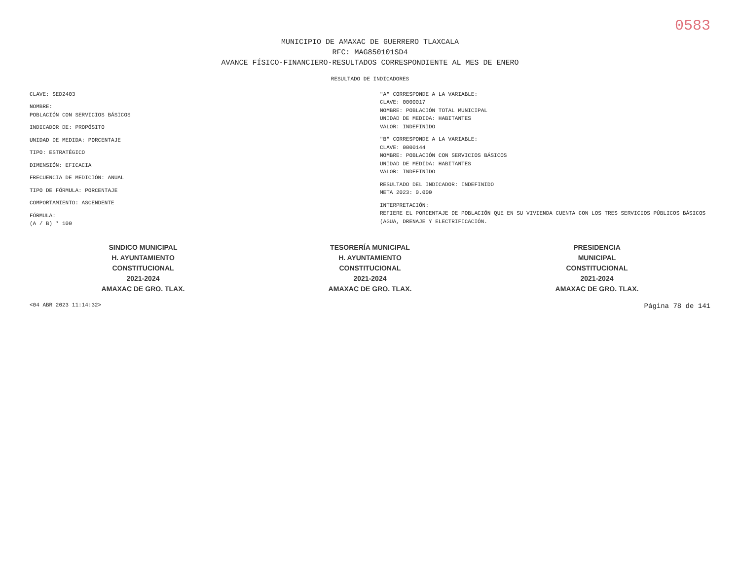0583
MUNICIPIO DE AMAXAC DE GUERRERO TLAXCALA
RFC: MAG850101SD4
AVANCE FÍSICO-FINANCIERO-RESULTADOS CORRESPONDIENTE AL MES DE ENERO
RESULTADO DE INDICADORES
CLAVE: SED2403
NOMBRE:
POBLACIÓN CON SERVICIOS BÁSICOS
INDICADOR DE: PROPÓSITO
UNIDAD DE MEDIDA: PORCENTAJE
TIPO: ESTRATÉGICO
DIMENSIÓN: EFICACIA
FRECUENCIA DE MEDICIÓN: ANUAL
TIPO DE FÓRMULA: PORCENTAJE
COMPORTAMIENTO: ASCENDENTE
FÓRMULA:
(A / B) * 100
"A" CORRESPONDE A LA VARIABLE:
CLAVE: 0000017
NOMBRE: POBLACIÓN TOTAL MUNICIPAL
UNIDAD DE MEDIDA: HABITANTES
VALOR: INDEFINIDO
"B" CORRESPONDE A LA VARIABLE:
CLAVE: 0000144
NOMBRE: POBLACIÓN CON SERVICIOS BÁSICOS
UNIDAD DE MEDIDA: HABITANTES
VALOR: INDEFINIDO
RESULTADO DEL INDICADOR: INDEFINIDO
META 2023: 0.000
INTERPRETACIÓN:
REFIERE EL PORCENTAJE DE POBLACIÓN QUE EN SU VIVIENDA CUENTA CON LOS TRES SERVICIOS PÚBLICOS BÁSICOS (AGUA, DRENAJE Y ELECTRIFICACIÓN.
SINDICO MUNICIPAL
H. AYUNTAMIENTO
CONSTITUCIONAL
2021-2024
AMAXAC DE GRO. TLAX.
TESORERÍA MUNICIPAL
H. AYUNTAMIENTO
CONSTITUCIONAL
2021-2024
AMAXAC DE GRO. TLAX.
PRESIDENCIA
MUNICIPAL
CONSTITUCIONAL
2021-2024
AMAXAC DE GRO. TLAX.
<04 ABR 2023 11:14:32> Página 78 de 141